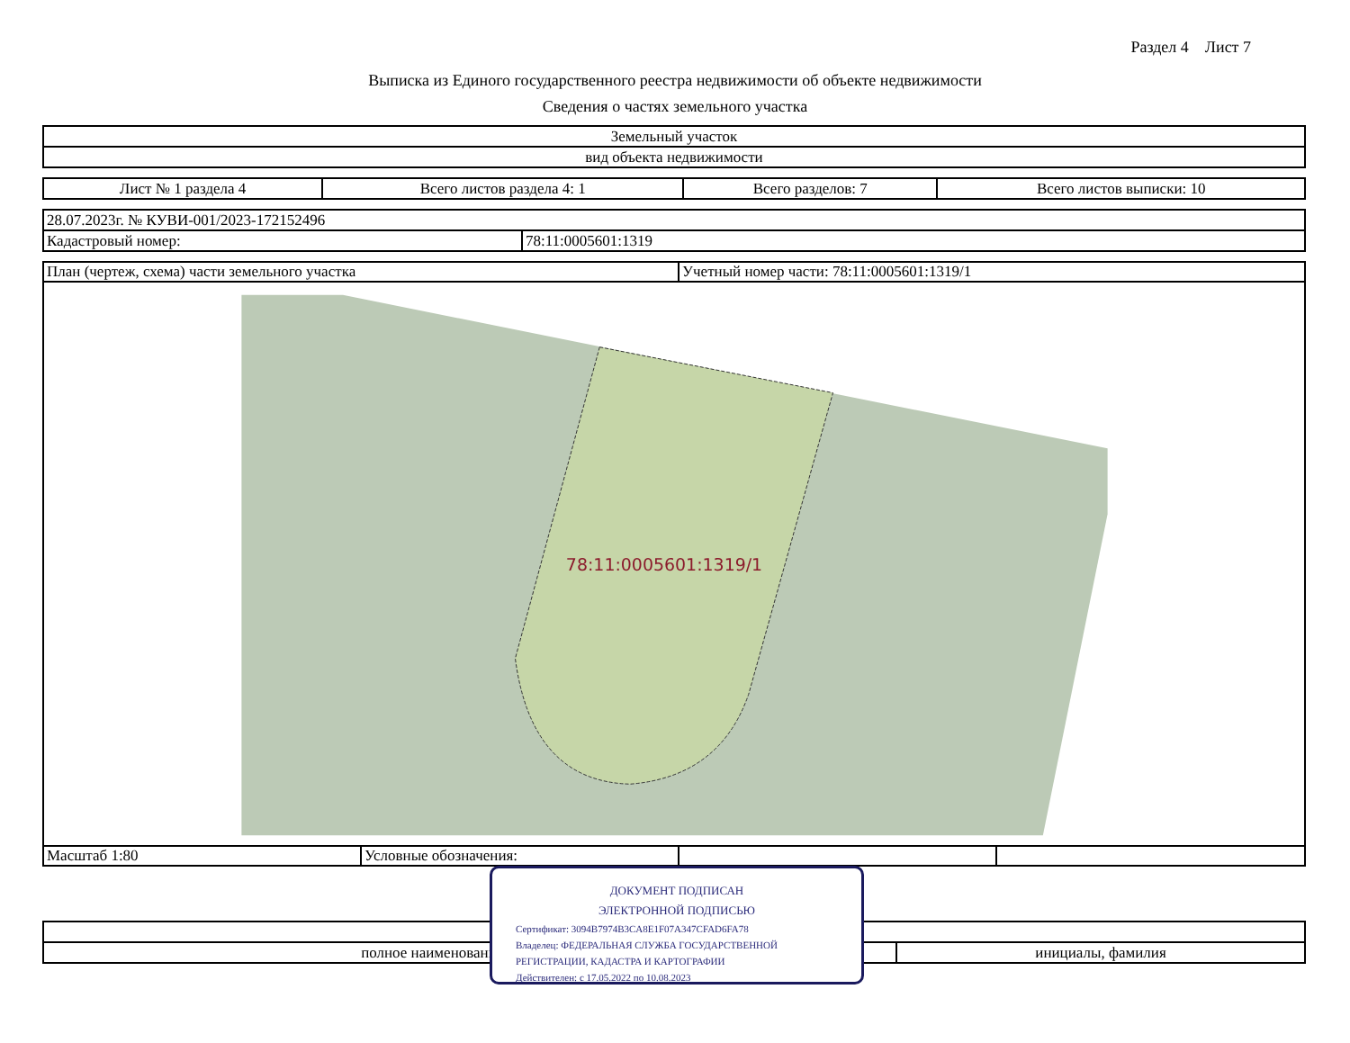Раздел 4 Лист 7
Выписка из Единого государственного реестра недвижимости об объекте недвижимости
Сведения о частях земельного участка
| Земельный участок |
| вид объекта недвижимости |
| Лист № 1 раздела 4 | Всего листов раздела 4: 1 | Всего разделов: 7 | Всего листов выписки: 10 |
| 28.07.2023г. № КУВИ-001/2023-172152496 | |
| Кадастровый номер: | 78:11:0005601:1319 |
| План (чертеж, схема) части земельного участка | | Учетный номер части: 78:11:0005601:1319/1 | |
| 78:11:0005601:1319/1 | | | |
| Масштаб 1:80 | Условные обозначения: | | |
| полное наименование должности | инициалы, фамилия |
ДОКУМЕНТ ПОДПИСАН
ЭЛЕКТРОННОЙ ПОДПИСЬЮ
Сертификат: 3094B7974B3CA8E1F07A347CFAD6FA78
Владелец: ФЕДЕРАЛЬНАЯ СЛУЖБА ГОСУДАРСТВЕННОЙ
РЕГИСТРАЦИИ, КАДАСТРА И КАРТОГРАФИИ
Действителен: с 17.05.2022 по 10.08.2023